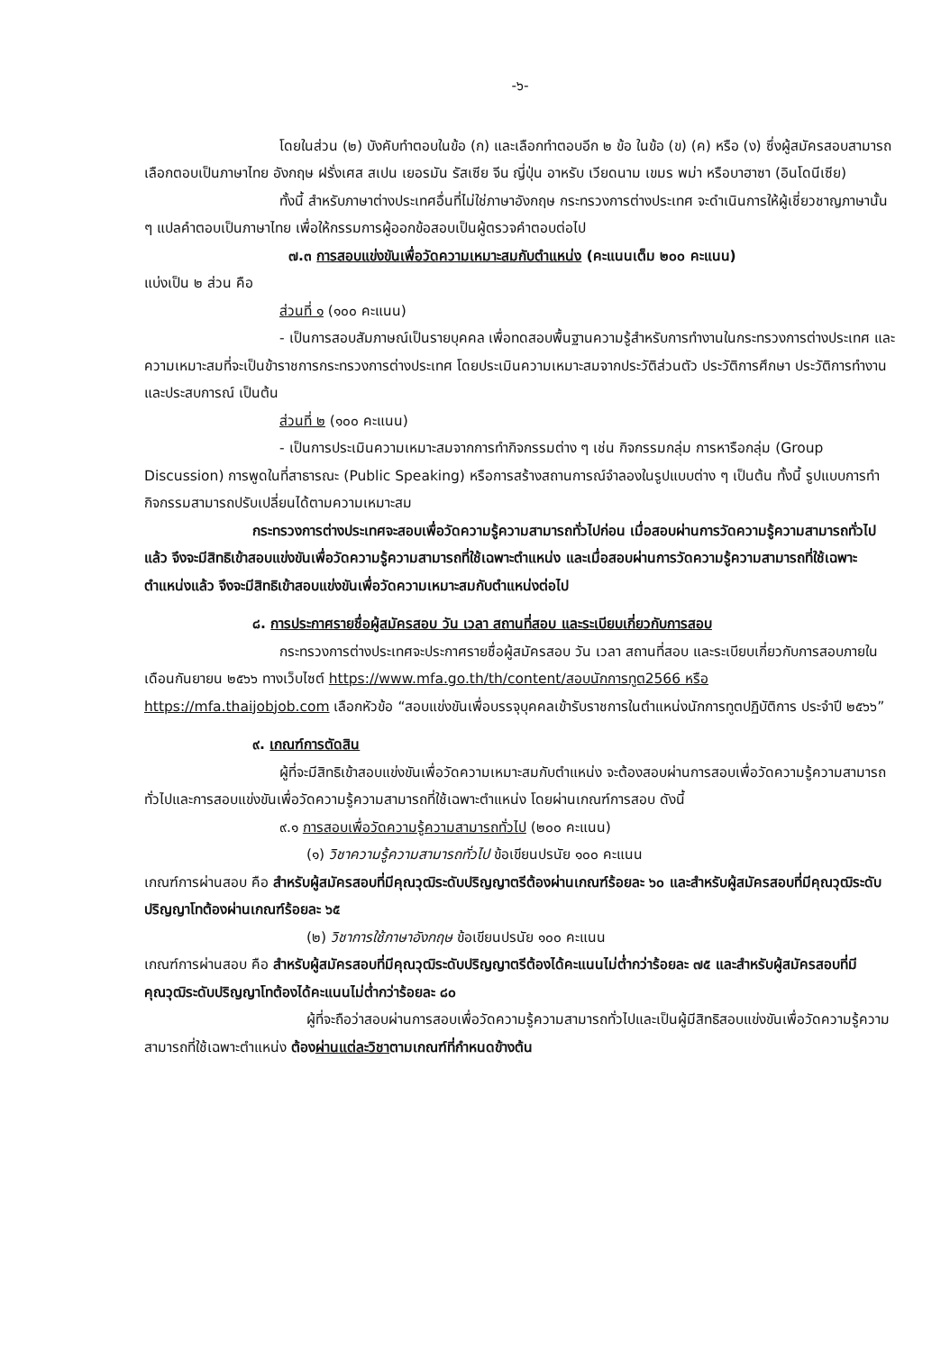-๖-
โดยในส่วน (๒) บังคับทำตอบในข้อ (ก) และเลือกทำตอบอีก ๒ ข้อ ในข้อ (ข) (ค) หรือ (ง) ซึ่งผู้สมัครสอบสามารถเลือกตอบเป็นภาษาไทย อังกฤษ ฝรั่งเศส สเปน เยอรมัน รัสเซีย จีน ญี่ปุ่น อาหรับ เวียดนาม เขมร พม่า หรือบาฮาซา (อินโดนีเซีย)
ทั้งนี้ สำหรับภาษาต่างประเทศอื่นที่ไม่ใช่ภาษาอังกฤษ กระทรวงการต่างประเทศ จะดำเนินการให้ผู้เชี่ยวชาญภาษานั้น ๆ แปลคำตอบเป็นภาษาไทย เพื่อให้กรรมการผู้ออกข้อสอบเป็นผู้ตรวจคำตอบต่อไป
๗.๓ การสอบแข่งขันเพื่อวัดความเหมาะสมกับตำแหน่ง (คะแนนเต็ม ๒๐๐ คะแนน)
แบ่งเป็น ๒ ส่วน คือ
ส่วนที่ ๑ (๑๐๐ คะแนน)
- เป็นการสอบสัมภาษณ์เป็นรายบุคคล เพื่อทดสอบพื้นฐานความรู้สำหรับการทำงานในกระทรวงการต่างประเทศ และความเหมาะสมที่จะเป็นข้าราชการกระทรวงการต่างประเทศ โดยประเมินความเหมาะสมจากประวัติส่วนตัว ประวัติการศึกษา ประวัติการทำงาน และประสบการณ์ เป็นต้น
ส่วนที่ ๒ (๑๐๐ คะแนน)
- เป็นการประเมินความเหมาะสมจากการทำกิจกรรมต่าง ๆ เช่น กิจกรรมกลุ่ม การหารือกลุ่ม (Group Discussion) การพูดในที่สาธารณะ (Public Speaking) หรือการสร้างสถานการณ์จำลองในรูปแบบต่าง ๆ เป็นต้น ทั้งนี้ รูปแบบการทำกิจกรรมสามารถปรับเปลี่ยนได้ตามความเหมาะสม
กระทรวงการต่างประเทศจะสอบเพื่อวัดความรู้ความสามารถทั่วไปก่อน เมื่อสอบผ่านการวัดความรู้ความสามารถทั่วไปแล้ว จึงจะมีสิทธิเข้าสอบแข่งขันเพื่อวัดความรู้ความสามารถที่ใช้เฉพาะตำแหน่ง และเมื่อสอบผ่านการวัดความรู้ความสามารถที่ใช้เฉพาะตำแหน่งแล้ว จึงจะมีสิทธิเข้าสอบแข่งขันเพื่อวัดความเหมาะสมกับตำแหน่งต่อไป
๘. การประกาศรายชื่อผู้สมัครสอบ วัน เวลา สถานที่สอบ และระเบียบเกี่ยวกับการสอบ
กระทรวงการต่างประเทศจะประกาศรายชื่อผู้สมัครสอบ วัน เวลา สถานที่สอบ และระเบียบเกี่ยวกับการสอบภายในเดือนกันยายน ๒๕๖๖ ทางเว็บไซต์ https://www.mfa.go.th/th/content/สอบนักการทูต2566 หรือ https://mfa.thaijobjob.com เลือกหัวข้อ “สอบแข่งขันเพื่อบรรจุบุคคลเข้ารับราชการในตำแหน่งนักการทูตปฏิบัติการ ประจำปี ๒๕๖๖”
๙. เกณฑ์การตัดสิน
ผู้ที่จะมีสิทธิเข้าสอบแข่งขันเพื่อวัดความเหมาะสมกับตำแหน่ง จะต้องสอบผ่านการสอบเพื่อวัดความรู้ความสามารถทั่วไปและการสอบแข่งขันเพื่อวัดความรู้ความสามารถที่ใช้เฉพาะตำแหน่ง โดยผ่านเกณฑ์การสอบ ดังนี้
๙.๑ การสอบเพื่อวัดความรู้ความสามารถทั่วไป (๒๐๐ คะแนน)
(๑) วิชาความรู้ความสามารถทั่วไป ข้อเขียนปรนัย ๑๐๐ คะแนน
เกณฑ์การผ่านสอบ คือ สำหรับผู้สมัครสอบที่มีคุณวุฒิระดับปริญญาตรีต้องผ่านเกณฑ์ร้อยละ ๖๐ และสำหรับผู้สมัครสอบที่มีคุณวุฒิระดับปริญญาโทต้องผ่านเกณฑ์ร้อยละ ๖๕
(๒) วิชาการใช้ภาษาอังกฤษ ข้อเขียนปรนัย ๑๐๐ คะแนน
เกณฑ์การผ่านสอบ คือ สำหรับผู้สมัครสอบที่มีคุณวุฒิระดับปริญญาตรีต้องได้คะแนนไม่ต่ำกว่าร้อยละ ๗๕ และสำหรับผู้สมัครสอบที่มีคุณวุฒิระดับปริญญาโทต้องได้คะแนนไม่ต่ำกว่าร้อยละ ๘๐
ผู้ที่จะถือว่าสอบผ่านการสอบเพื่อวัดความรู้ความสามารถทั่วไปและเป็นผู้มีสิทธิสอบแข่งขันเพื่อวัดความรู้ความสามารถที่ใช้เฉพาะตำแหน่ง ต้องผ่านแต่ละวิชาตามเกณฑ์ที่กำหนดข้างต้น